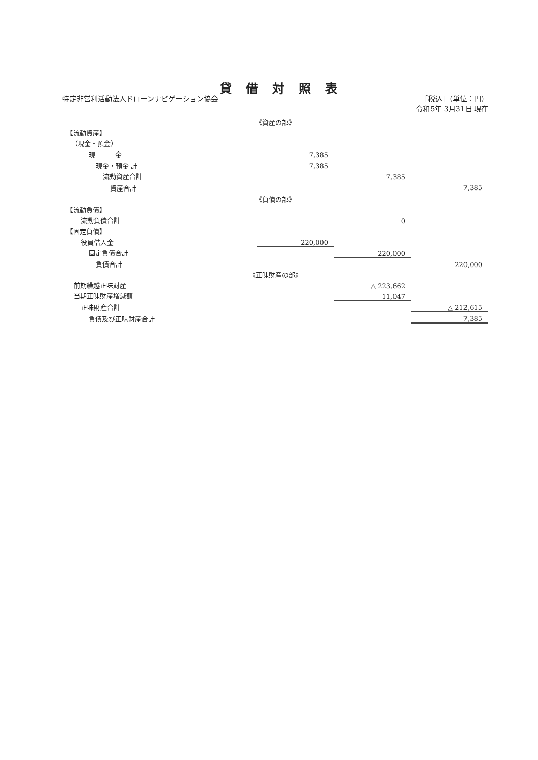貸借対照表
特定非営利活動法人ドローンナビゲーション協会
［税込］（単位：円）
令和5年 3月31日 現在
| 《資産の部》 | | | |
| 【流動資産】 | | | |
| （現金・預金） | | | |
| 現 金 | 7,385 | | |
| 現金・預金 計 | 7,385 | | |
| 流動資産合計 | | 7,385 | |
| 資産合計 | | | 7,385 |
| 《負債の部》 | | | |
| 【流動負債】 | | | |
| 流動負債合計 | | 0 | |
| 【固定負債】 | | | |
| 役員借入金 | 220,000 | | |
| 固定負債合計 | | 220,000 | |
| 負債合計 | | | 220,000 |
| 《正味財産の部》 | | | |
| 前期繰越正味財産 | | △ 223,662 | |
| 当期正味財産増減額 | | 11,047 | |
| 正味財産合計 | | | △ 212,615 |
| 負債及び正味財産合計 | | | 7,385 |